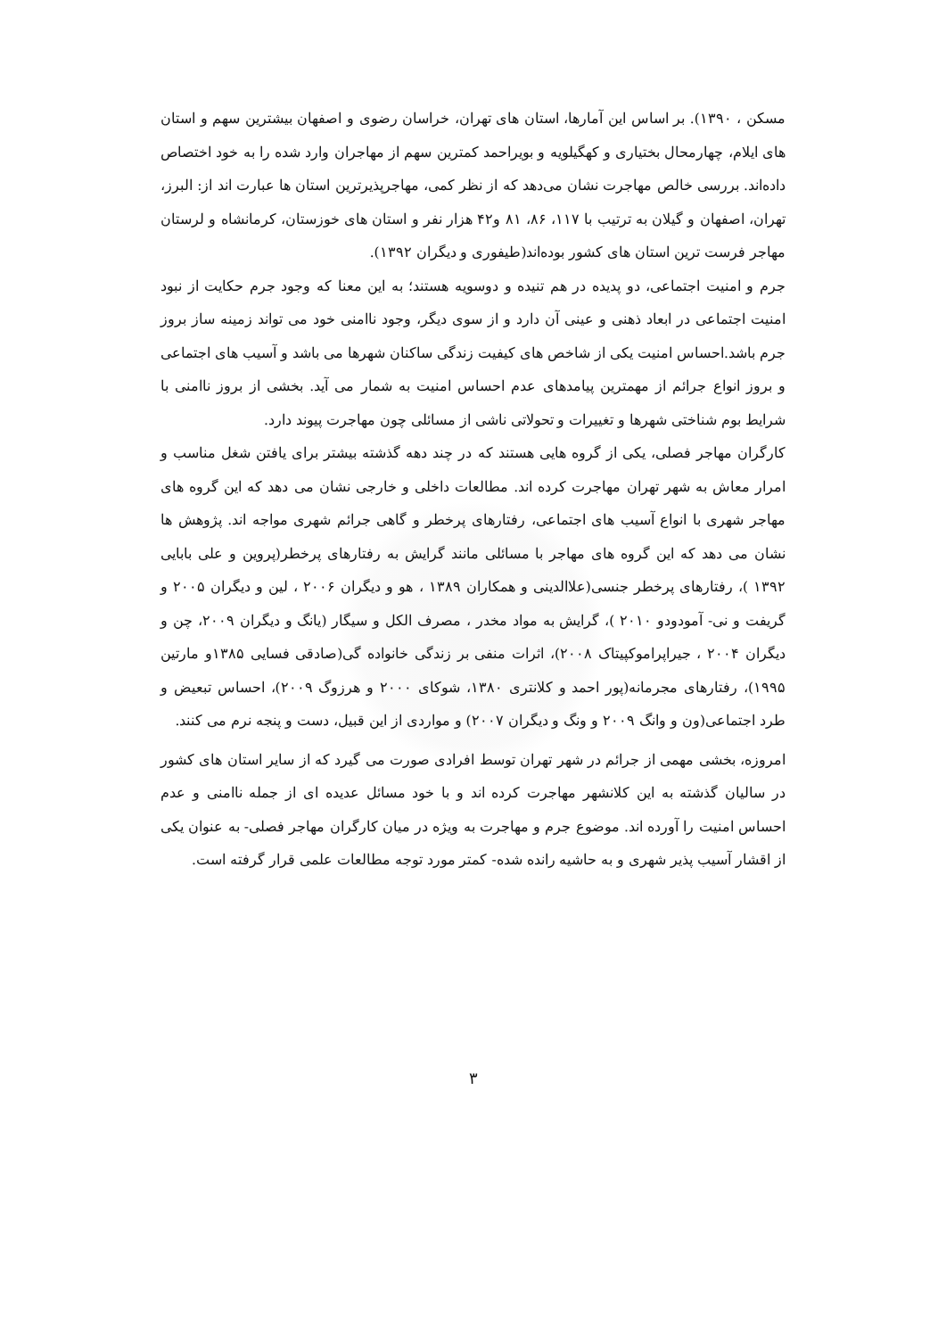مسکن ، ۱۳۹۰). بر اساس این آمارها، استان های تهران، خراسان رضوی و اصفهان بیشترین سهم و استان های ایلام، چهارمحال بختیاری و کهگیلویه و بویراحمد کمترین سهم از مهاجران وارد شده را به خود اختصاص داده‌اند. بررسی خالص مهاجرت نشان می‌دهد که از نظر کمی، مهاجرپذیرترین استان ها عبارت اند از: البرز، تهران، اصفهان و گیلان به ترتیب با ۱۱۷، ۸۶، ۸۱ و۴۲ هزار نفر و استان های خوزستان، کرمانشاه و لرستان مهاجر فرست ترین استان های کشور بوده‌اند(طیفوری و دیگران ۱۳۹۲).
جرم و امنیت اجتماعی، دو پدیده در هم تنیده و دوسویه هستند؛ به این معنا که وجود جرم حکایت از نبود امنیت اجتماعی در ابعاد ذهنی و عینی آن دارد و از سوی دیگر، وجود ناامنی خود می تواند زمینه ساز بروز جرم باشد.احساس امنیت یکی از شاخص های کیفیت زندگی ساکنان شهرها می باشد و آسیب های اجتماعی و بروز انواع جرائم از مهمترین پیامدهای عدم احساس امنیت به شمار می آید. بخشی از بروز ناامنی با شرایط بوم شناختی شهرها و تغییرات و تحولاتی ناشی از مسائلی چون مهاجرت پیوند دارد.
کارگران مهاجر فصلی، یکی از گروه هایی هستند که در چند دهه گذشته بیشتر برای یافتن شغل مناسب و امرار معاش به شهر تهران مهاجرت کرده اند. مطالعات داخلی و خارجی نشان می دهد که این گروه های مهاجر شهری با انواع آسیب های اجتماعی، رفتارهای پرخطر و گاهی جرائم شهری مواجه اند. پژوهش ها نشان می دهد که این گروه های مهاجر با مسائلی مانند گرایش به رفتارهای پرخطر(پروین و علی بابایی ۱۳۹۲ )، رفتارهای پرخطر جنسی(علاالدینی و همکاران ۱۳۸۹ ، هو و دیگران ۲۰۰۶ ، لین و دیگران ۲۰۰۵ و گریفت و نی- آمودودو ۲۰۱۰ )، گرایش به مواد مخدر ، مصرف الکل و سیگار (یانگ و دیگران ۲۰۰۹، چن و دیگران ۲۰۰۴ ، جیراپراموکپیتاک ۲۰۰۸)، اثرات منفی بر زندگی خانواده گی(صادقی فسایی ۱۳۸۵و مارتین ۱۹۹۵)، رفتارهای مجرمانه(پور احمد و کلانتری ۱۳۸۰، شوکای ۲۰۰۰ و هرزوگ ۲۰۰۹)، احساس تبعیض و طرد اجتماعی(ون و وانگ ۲۰۰۹ و ونگ و دیگران ۲۰۰۷) و مواردی از این قبیل، دست و پنجه نرم می کنند.
امروزه، بخشی مهمی از جرائم در شهر تهران توسط افرادی صورت می گیرد که از سایر استان های کشور در سالیان گذشته به این کلانشهر مهاجرت کرده اند و با خود مسائل عدیده ای از جمله ناامنی و عدم احساس امنیت را آورده اند. موضوع جرم و مهاجرت به ویژه در میان کارگران مهاجر فصلی- به عنوان یکی از اقشار آسیب پذیر شهری و به حاشیه رانده شده- کمتر مورد توجه مطالعات علمی قرار گرفته است.
۳